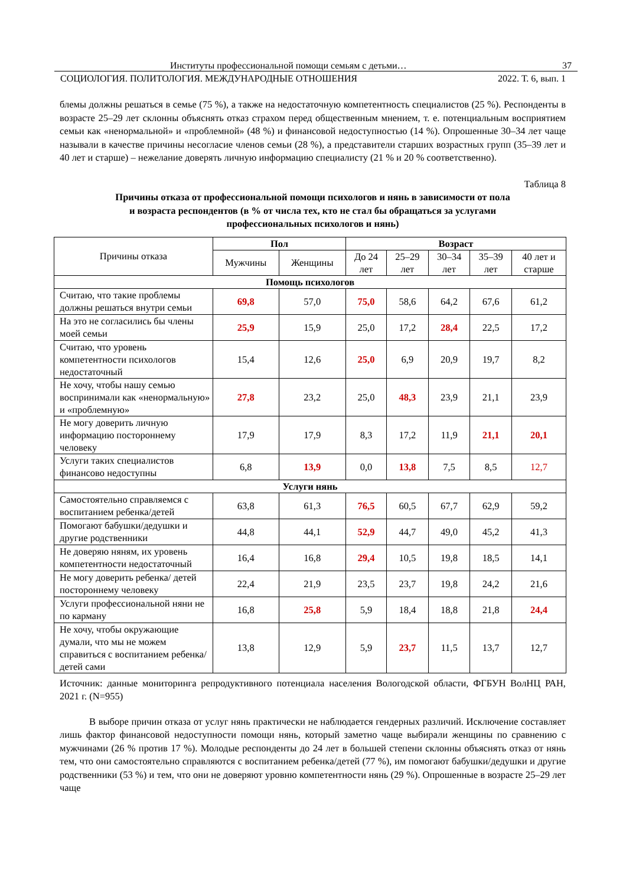Институты профессиональной помощи семьям с детьми… 37
СОЦИОЛОГИЯ. ПОЛИТОЛОГИЯ. МЕЖДУНАРОДНЫЕ ОТНОШЕНИЯ 2022. Т. 6, вып. 1
блемы должны решаться в семье (75 %), а также на недостаточную компетентность специалистов (25 %). Респонденты в возрасте 25–29 лет склонны объяснять отказ страхом перед общественным мнением, т. е. потенциальным восприятием семьи как «ненормальной» и «проблемной» (48 %) и финансовой недоступностью (14 %). Опрошенные 30–34 лет чаще называли в качестве причины несогласие членов семьи (28 %), а представители старших возрастных групп (35–39 лет и 40 лет и старше) – нежелание доверять личную информацию специалисту (21 % и 20 % соответственно).
Таблица 8
Причины отказа от профессиональной помощи психологов и нянь в зависимости от пола
и возраста респондентов (в % от числа тех, кто не стал бы обращаться за услугами
профессиональных психологов и нянь)
| Причины отказа | Пол | | Возраст | | | | |
| --- | --- | --- | --- | --- | --- | --- | --- |
| | Мужчины | Женщины | До 24 лет | 25–29 лет | 30–34 лет | 35–39 лет | 40 лет и старше |
| Помощь психологов | | | | | | | |
| Считаю, что такие проблемы должны решаться внутри семьи | 69,8 | 57,0 | 75,0 | 58,6 | 64,2 | 67,6 | 61,2 |
| На это не согласились бы члены моей семьи | 25,9 | 15,9 | 25,0 | 17,2 | 28,4 | 22,5 | 17,2 |
| Считаю, что уровень компетентности психологов недостаточный | 15,4 | 12,6 | 25,0 | 6,9 | 20,9 | 19,7 | 8,2 |
| Не хочу, чтобы нашу семью воспринимали как «ненормальную» и «проблемную» | 27,8 | 23,2 | 25,0 | 48,3 | 23,9 | 21,1 | 23,9 |
| Не могу доверить личную информацию постороннему человеку | 17,9 | 17,9 | 8,3 | 17,2 | 11,9 | 21,1 | 20,1 |
| Услуги таких специалистов финансово недоступны | 6,8 | 13,9 | 0,0 | 13,8 | 7,5 | 8,5 | 12,7 |
| Услуги нянь | | | | | | | |
| Самостоятельно справляемся с воспитанием ребенка/детей | 63,8 | 61,3 | 76,5 | 60,5 | 67,7 | 62,9 | 59,2 |
| Помогают бабушки/дедушки и другие родственники | 44,8 | 44,1 | 52,9 | 44,7 | 49,0 | 45,2 | 41,3 |
| Не доверяю няням, их уровень компетентности недостаточный | 16,4 | 16,8 | 29,4 | 10,5 | 19,8 | 18,5 | 14,1 |
| Не могу доверить ребенка/ детей постороннему человеку | 22,4 | 21,9 | 23,5 | 23,7 | 19,8 | 24,2 | 21,6 |
| Услуги профессиональной няни не по карману | 16,8 | 25,8 | 5,9 | 18,4 | 18,8 | 21,8 | 24,4 |
| Не хочу, чтобы окружающие думали, что мы не можем справиться с воспитанием ребенка/детей сами | 13,8 | 12,9 | 5,9 | 23,7 | 11,5 | 13,7 | 12,7 |
Источник: данные мониторинга репродуктивного потенциала населения Вологодской области, ФГБУН ВолНЦ РАН, 2021 г. (N=955)
В выборе причин отказа от услуг нянь практически не наблюдается гендерных различий. Исключение составляет лишь фактор финансовой недоступности помощи нянь, который заметно чаще выбирали женщины по сравнению с мужчинами (26 % против 17 %). Молодые респонденты до 24 лет в большей степени склонны объяснять отказ от нянь тем, что они самостоятельно справляются с воспитанием ребенка/детей (77 %), им помогают бабушки/дедушки и другие родственники (53 %) и тем, что они не доверяют уровню компетентности нянь (29 %). Опрошенные в возрасте 25–29 лет чаще